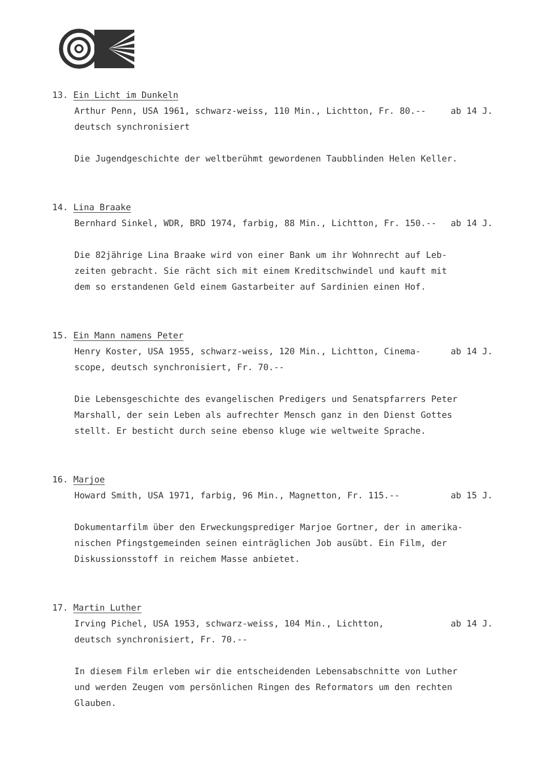13. Ein Licht im Dunkeln
Arthur Penn, USA 1961, schwarz-weiss, 110 Min., Lichtton, Fr. 80.-- ab 14 J.
deutsch synchronisiert
Die Jugendgeschichte der weltberühmt gewordenen Taubblinden Helen Keller.
14. Lina Braake
Bernhard Sinkel, WDR, BRD 1974, farbig, 88 Min., Lichtton, Fr. 150.-- ab 14 J.
Die 82jährige Lina Braake wird von einer Bank um ihr Wohnrecht auf Leb-
zeiten gebracht. Sie rächt sich mit einem Kreditschwindel und kauft mit
dem so erstandenen Geld einem Gastarbeiter auf Sardinien einen Hof.
15. Ein Mann namens Peter
Henry Koster, USA 1955, schwarz-weiss, 120 Min., Lichtton, Cinema- ab 14 J.
scope, deutsch synchronisiert, Fr. 70.--
Die Lebensgeschichte des evangelischen Predigers und Senatspfarrers Peter
Marshall, der sein Leben als aufrechter Mensch ganz in den Dienst Gottes
stellt. Er besticht durch seine ebenso kluge wie weltweite Sprache.
16. Marjoe
Howard Smith, USA 1971, farbig, 96 Min., Magnetton, Fr. 115.-- ab 15 J.
Dokumentarfilm über den Erweckungsprediger Marjoe Gortner, der in amerika-
nischen Pfingstgemeinden seinen einträglichen Job ausübt. Ein Film, der
Diskussionsstoff in reichem Masse anbietet.
17. Martin Luther
Irving Pichel, USA 1953, schwarz-weiss, 104 Min., Lichtton, ab 14 J.
deutsch synchronisiert, Fr. 70.--
In diesem Film erleben wir die entscheidenden Lebensabschnitte von Luther
und werden Zeugen vom persönlichen Ringen des Reformators um den rechten
Glauben.